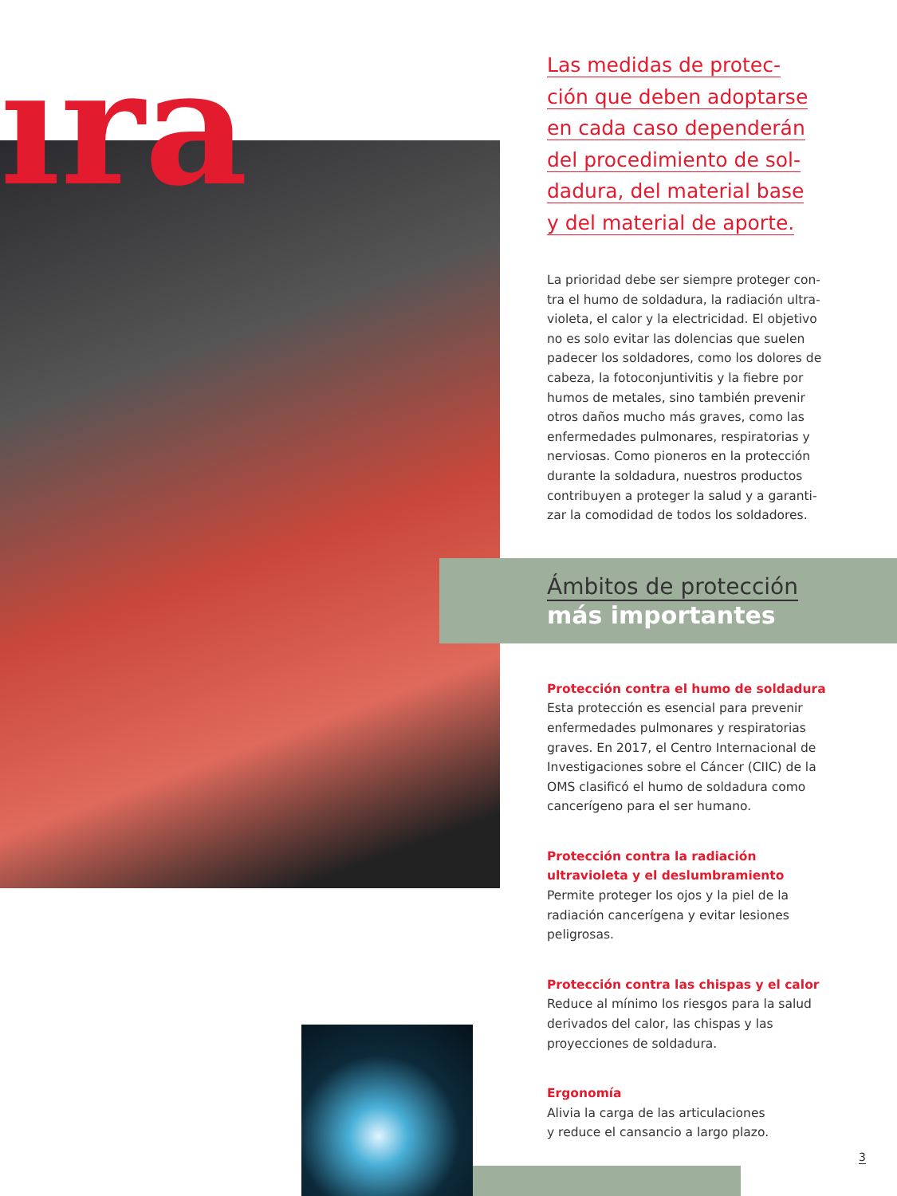ıra
Las medidas de protec-
ción que deben adoptarse
en cada caso dependerán
del procedimiento de sol-
dadura, del material base
y del material de aporte.
La prioridad debe ser siempre proteger con-tra el humo de soldadura, la radiación ultra-violeta, el calor y la electricidad. El objetivo no es solo evitar las dolencias que suelen padecer los soldadores, como los dolores de cabeza, la fotoconjuntivitis y la fiebre por humos de metales, sino también prevenir otros daños mucho más graves, como las enfermedades pulmonares, respiratorias y nerviosas. Como pioneros en la protección durante la soldadura, nuestros productos contribuyen a proteger la salud y a garanti-zar la comodidad de todos los soldadores.
Ámbitos de protección
más importantes
Protección contra el humo de soldadura
Esta protección es esencial para prevenir enfermedades pulmonares y respiratorias graves. En 2017, el Centro Internacional de Investigaciones sobre el Cáncer (CIIC) de la OMS clasificó el humo de soldadura como cancerígeno para el ser humano.
Protección contra la radiación ultravioleta y el deslumbramiento
Permite proteger los ojos y la piel de la radiación cancerígena y evitar lesiones peligrosas.
Protección contra las chispas y el calor
Reduce al mínimo los riesgos para la salud derivados del calor, las chispas y las proyecciones de soldadura.
Ergonomía
Alivia la carga de las articulaciones
y reduce el cansancio a largo plazo.
3